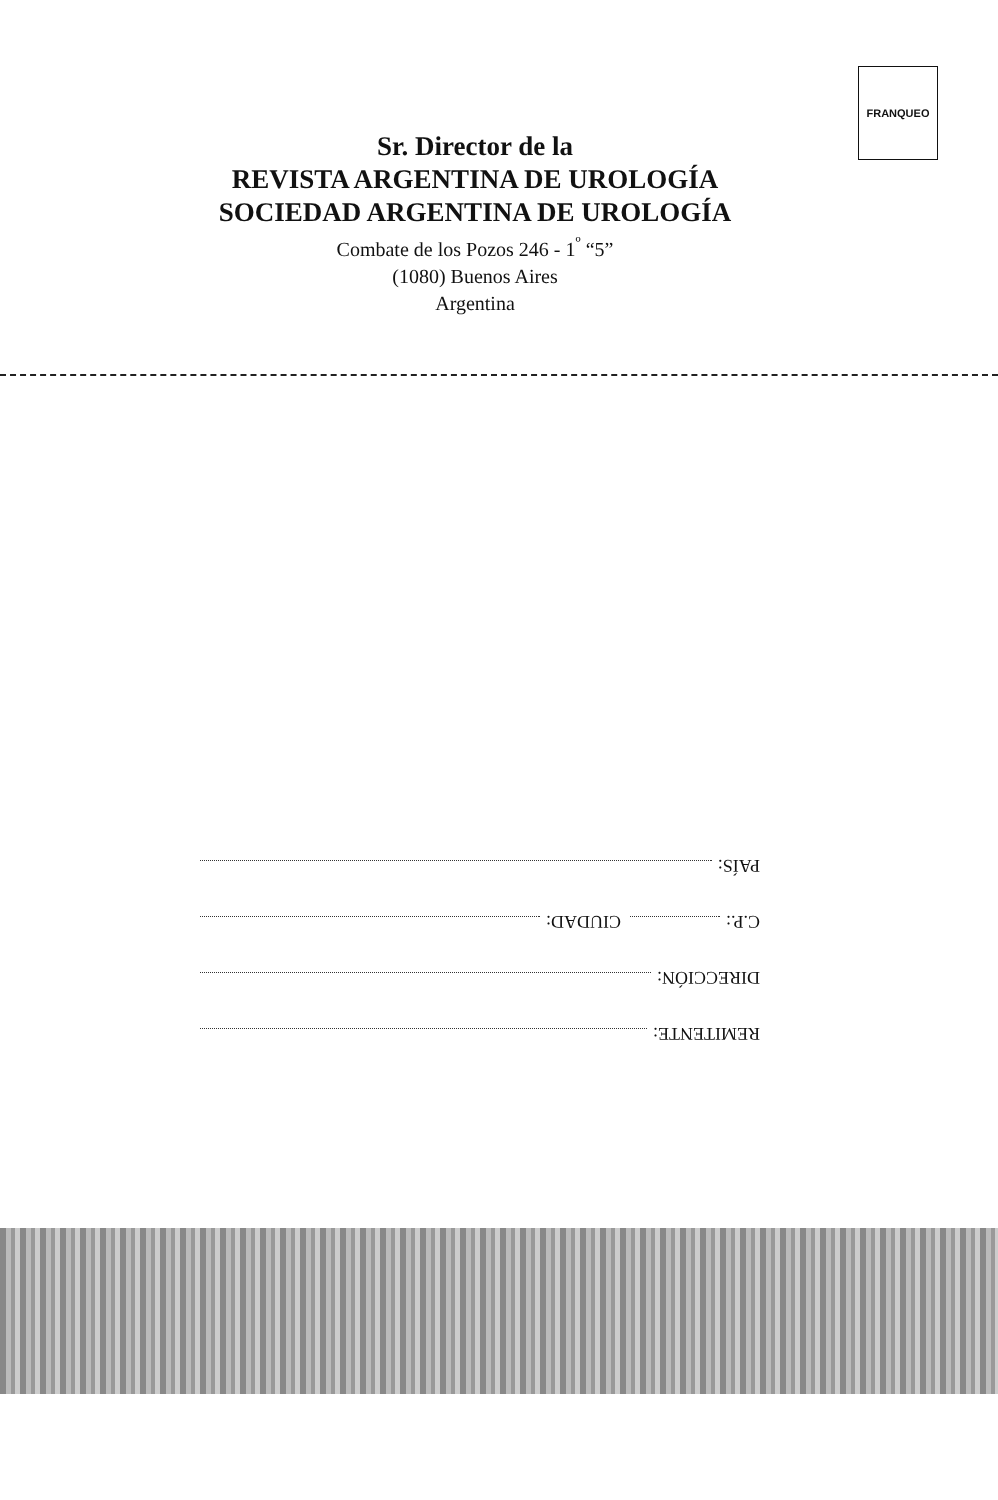FRANQUEO
Sr. Director de la
REVISTA ARGENTINA DE UROLOGÍA
SOCIEDAD ARGENTINA DE UROLOGÍA
Combate de los Pozos 246 - 1<sup>º</sup> “5”
(1080) Buenos Aires
Argentina
REMITENTE:
DIRECCIÓN:
C.P.: CIUDAD:
PAÍS: